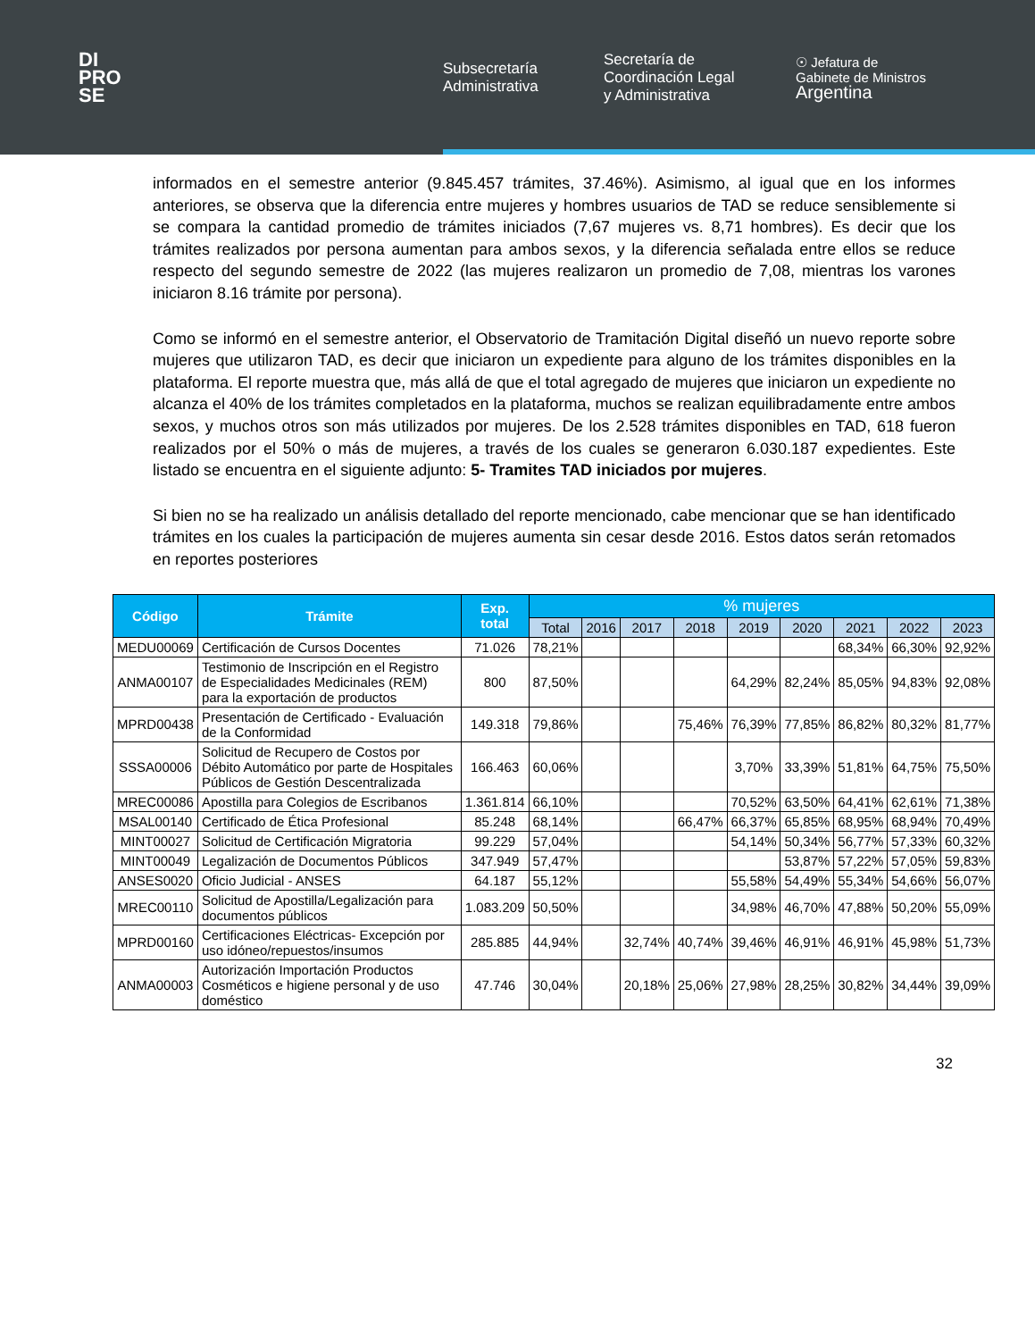DI
PRO
SE
Subsecretaría
Administrativa
Secretaría de
Coordinación Legal
y Administrativa
☉ Jefatura de
Gabinete de Ministros
Argentina
informados en el semestre anterior (9.845.457 trámites, 37.46%). Asimismo, al igual que en los informes anteriores, se observa que la diferencia entre mujeres y hombres usuarios de TAD se reduce sensiblemente si se compara la cantidad promedio de trámites iniciados (7,67 mujeres vs. 8,71 hombres). Es decir que los trámites realizados por persona aumentan para ambos sexos, y la diferencia señalada entre ellos se reduce respecto del segundo semestre de 2022 (las mujeres realizaron un promedio de 7,08, mientras los varones iniciaron 8.16 trámite por persona).
Como se informó en el semestre anterior, el Observatorio de Tramitación Digital diseñó un nuevo reporte sobre mujeres que utilizaron TAD, es decir que iniciaron un expediente para alguno de los trámites disponibles en la plataforma. El reporte muestra que, más allá de que el total agregado de mujeres que iniciaron un expediente no alcanza el 40% de los trámites completados en la plataforma, muchos se realizan equilibradamente entre ambos sexos, y muchos otros son más utilizados por mujeres. De los 2.528 trámites disponibles en TAD, 618 fueron realizados por el 50% o más de mujeres, a través de los cuales se generaron 6.030.187 expedientes. Este listado se encuentra en el siguiente adjunto: 5- Tramites TAD iniciados por mujeres.
Si bien no se ha realizado un análisis detallado del reporte mencionado, cabe mencionar que se han identificado trámites en los cuales la participación de mujeres aumenta sin cesar desde 2016. Estos datos serán retomados en reportes posteriores
| Código | Trámite | Exp. total | % mujeres | | | | | | | | |
| --- | --- | --- | --- | --- | --- | --- | --- | --- | --- | --- | --- |
| | | | Total | 2016 | 2017 | 2018 | 2019 | 2020 | 2021 | 2022 | 2023 |
| MEDU00069 | Certificación de Cursos Docentes | 71.026 | 78,21% | | | | | | 68,34% | 66,30% | 92,92% |
| ANMA00107 | Testimonio de Inscripción en el Registro de Especialidades Medicinales (REM) para la exportación de productos | 800 | 87,50% | | | | 64,29% | 82,24% | 85,05% | 94,83% | 92,08% |
| MPRD00438 | Presentación de Certificado - Evaluación de la Conformidad | 149.318 | 79,86% | | | 75,46% | 76,39% | 77,85% | 86,82% | 80,32% | 81,77% |
| SSSA00006 | Solicitud de Recupero de Costos por Débito Automático por parte de Hospitales Públicos de Gestión Descentralizada | 166.463 | 60,06% | | | | 3,70% | 33,39% | 51,81% | 64,75% | 75,50% |
| MREC00086 | Apostilla para Colegios de Escribanos | 1.361.814 | 66,10% | | | | 70,52% | 63,50% | 64,41% | 62,61% | 71,38% |
| MSAL00140 | Certificado de Ética Profesional | 85.248 | 68,14% | | | 66,47% | 66,37% | 65,85% | 68,95% | 68,94% | 70,49% |
| MINT00027 | Solicitud de Certificación Migratoria | 99.229 | 57,04% | | | | 54,14% | 50,34% | 56,77% | 57,33% | 60,32% |
| MINT00049 | Legalización de Documentos Públicos | 347.949 | 57,47% | | | | | 53,87% | 57,22% | 57,05% | 59,83% |
| ANSES0020 | Oficio Judicial - ANSES | 64.187 | 55,12% | | | | 55,58% | 54,49% | 55,34% | 54,66% | 56,07% |
| MREC00110 | Solicitud de Apostilla/Legalización para documentos públicos | 1.083.209 | 50,50% | | | | 34,98% | 46,70% | 47,88% | 50,20% | 55,09% |
| MPRD00160 | Certificaciones Eléctricas- Excepción por uso idóneo/repuestos/insumos | 285.885 | 44,94% | | 32,74% | 40,74% | 39,46% | 46,91% | 46,91% | 45,98% | 51,73% |
| ANMA00003 | Autorización Importación Productos Cosméticos e higiene personal y de uso doméstico | 47.746 | 30,04% | | 20,18% | 25,06% | 27,98% | 28,25% | 30,82% | 34,44% | 39,09% |
32